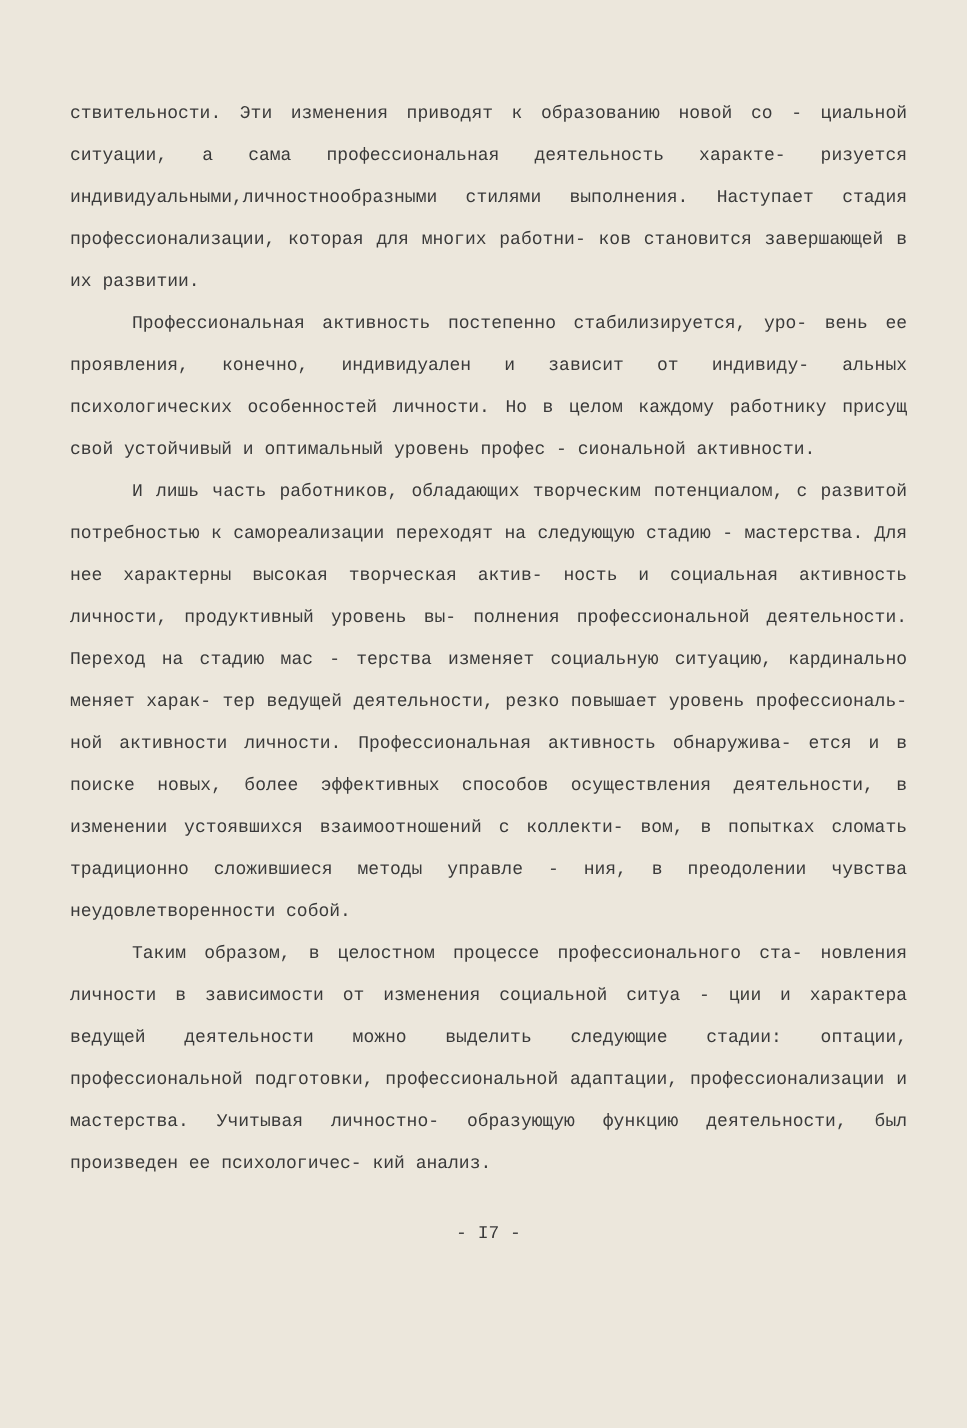ствительности. Эти изменения приводят к образованию новой со - циальной ситуации, а сама профессиональная деятельность характе- ризуется индивидуальными,личностнообразными стилями выполнения. Наступает стадия профессионализации, которая для многих работни- ков становится завершающей в их развитии.
Профессиональная активность постепенно стабилизируется, уро- вень ее проявления, конечно, индивидуален и зависит от индивиду- альных психологических особенностей личности. Но в целом каждому работнику присущ свой устойчивый и оптимальный уровень профес - сиональной активности.
И лишь часть работников, обладающих творческим потенциалом, с развитой потребностью к самореализации переходят на следующую стадию - мастерства. Для нее характерны высокая творческая актив- ность и социальная активность личности, продуктивный уровень вы- полнения профессиональной деятельности. Переход на стадию мас - терства изменяет социальную ситуацию, кардинально меняет харак- тер ведущей деятельности, резко повышает уровень профессиональ- ной активности личности. Профессиональная активность обнаружива- ется и в поиске новых, более эффективных способов осуществления деятельности, в изменении устоявшихся взаимоотношений с коллекти- вом, в попытках сломать традиционно сложившиеся методы управле - ния, в преодолении чувства неудовлетворенности собой.
Таким образом, в целостном процессе профессионального ста- новления личности в зависимости от изменения социальной ситуа - ции и характера ведущей деятельности можно выделить следующие стадии: оптации, профессиональной подготовки, профессиональной адаптации, профессионализации и мастерства. Учитывая личностно- образующую функцию деятельности, был произведен ее психологичес- кий анализ.
- I7 -